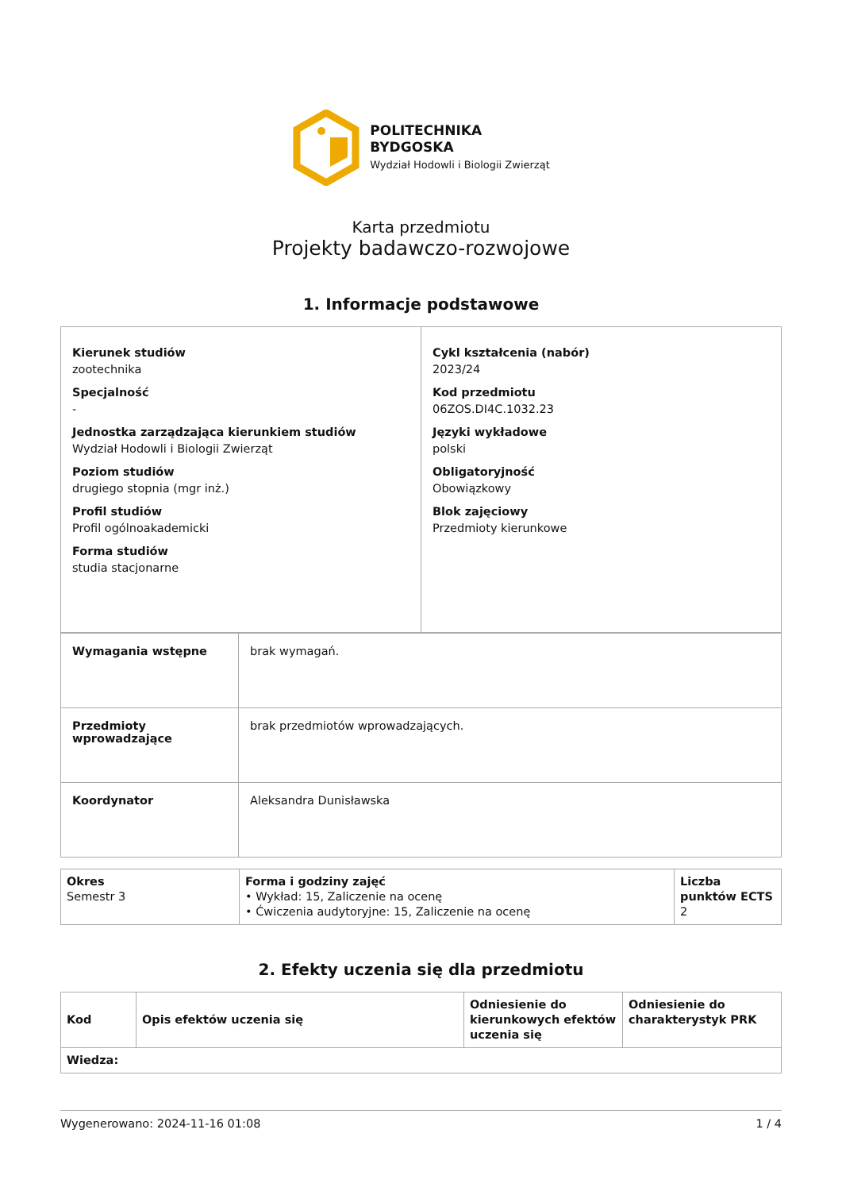POLITECHNIKA
BYDGOSKA
Wydział Hodowli i Biologii Zwierząt
Karta przedmiotu
Projekty badawczo-rozwojowe
1. Informacje podstawowe
| Kierunek studiów zootechnika Specjalność - Jednostka zarządzająca kierunkiem studiów Wydział Hodowli i Biologii Zwierząt Poziom studiów drugiego stopnia (mgr inż.) Profil studiów Profil ogólnoakademicki Forma studiów studia stacjonarne | Cykl kształcenia (nabór) 2023/24 Kod przedmiotu 06ZOS.DI4C.1032.23 Języki wykładowe polski Obligatoryjność Obowiązkowy Blok zajęciowy Przedmioty kierunkowe |
| Wymagania wstępne | brak wymagań. |
| Przedmioty wprowadzające | brak przedmiotów wprowadzających. |
| Koordynator | Aleksandra Dunisławska |
| Okres Semestr 3 | Forma i godziny zajęć • Wykład: 15, Zaliczenie na ocenę • Ćwiczenia audytoryjne: 15, Zaliczenie na ocenę | Liczba punktów ECTS 2 |
2. Efekty uczenia się dla przedmiotu
| Kod | Opis efektów uczenia się | Odniesienie do kierunkowych efektów uczenia się | Odniesienie do charakterystyk PRK |
| --- | --- | --- | --- |
| Wiedza: | | | |
Wygenerowano: 2024-11-16 01:08 1 / 4